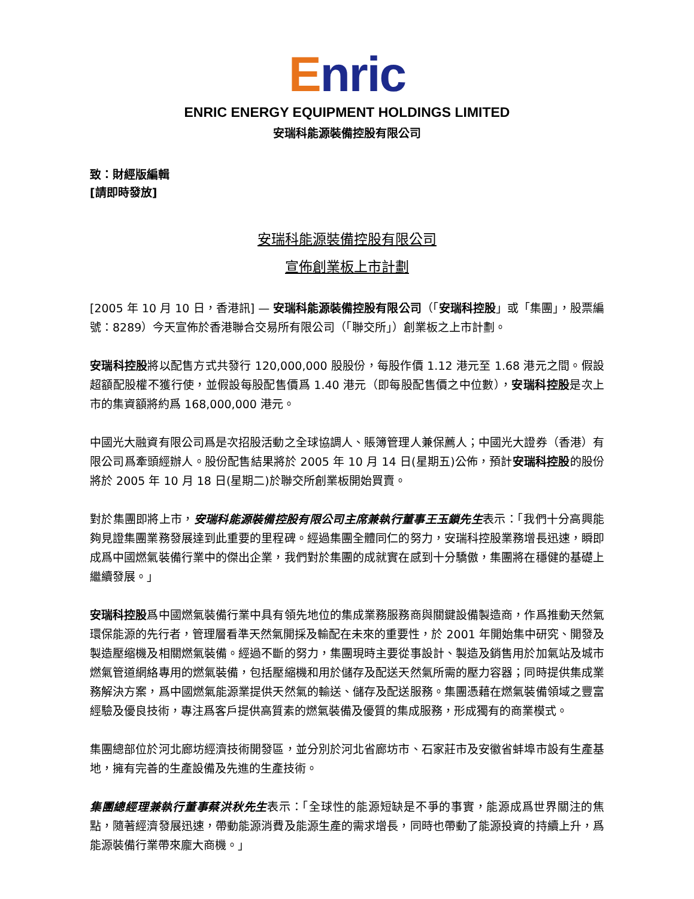Enric
ENRIC ENERGY EQUIPMENT HOLDINGS LIMITED
安瑞科能源裝備控股有限公司
致：財經版編輯
[請即時發放]
安瑞科能源裝備控股有限公司
宣佈創業板上市計劃
[2005 年 10 月 10 日，香港訊] — 安瑞科能源裝備控股有限公司（「安瑞科控股」或「集團」，股票編號：8289）今天宣佈於香港聯合交易所有限公司（「聯交所」）創業板之上市計劃。
安瑞科控股將以配售方式共發行 120,000,000 股股份，每股作價 1.12 港元至 1.68 港元之間。假設超額配股權不獲行使，並假設每股配售價爲 1.40 港元（即每股配售價之中位數），安瑞科控股是次上市的集資額將約爲 168,000,000 港元。
中國光大融資有限公司爲是次招股活動之全球協調人、賬簿管理人兼保薦人；中國光大證券（香港）有限公司爲牽頭經辦人。股份配售結果將於 2005 年 10 月 14 日(星期五)公佈，預計安瑞科控股的股份將於 2005 年 10 月 18 日(星期二)於聯交所創業板開始買賣。
對於集團即將上市，安瑞科能源裝備控股有限公司主席兼執行董事王玉鎖先生表示：「我們十分高興能夠見證集團業務發展達到此重要的里程碑。經過集團全體同仁的努力，安瑞科控股業務增長迅速，瞬即成爲中國燃氣裝備行業中的傑出企業，我們對於集團的成就實在感到十分驕傲，集團將在穩健的基礎上繼續發展。」
安瑞科控股爲中國燃氣裝備行業中具有領先地位的集成業務服務商與關鍵設備製造商，作爲推動天然氣環保能源的先行者，管理層看準天然氣開採及輸配在未來的重要性，於 2001 年開始集中研究、開發及製造壓缩機及相關燃氣裝備。經過不斷的努力，集團現時主要從事設計、製造及銷售用於加氣站及城市燃氣管道網絡專用的燃氣裝備，包括壓縮機和用於儲存及配送天然氣所需的壓力容器；同時提供集成業務解決方案，爲中國燃氣能源業提供天然氣的輸送、儲存及配送服務。集團憑藉在燃氣裝備領域之豐富經驗及優良技術，專注爲客戶提供高質素的燃氣裝備及優質的集成服務，形成獨有的商業模式。
集團總部位於河北廊坊經濟技術開發區，並分別於河北省廊坊市、石家莊市及安徽省蚌埠市設有生產基地，擁有完善的生產設備及先進的生產技術。
集團總經理兼執行董事蔡洪秋先生表示：「全球性的能源短缺是不爭的事實，能源成爲世界關注的焦點，隨著經濟發展迅速，帶動能源消費及能源生產的需求增長，同時也帶動了能源投資的持續上升，爲能源裝備行業帶來龐大商機。」